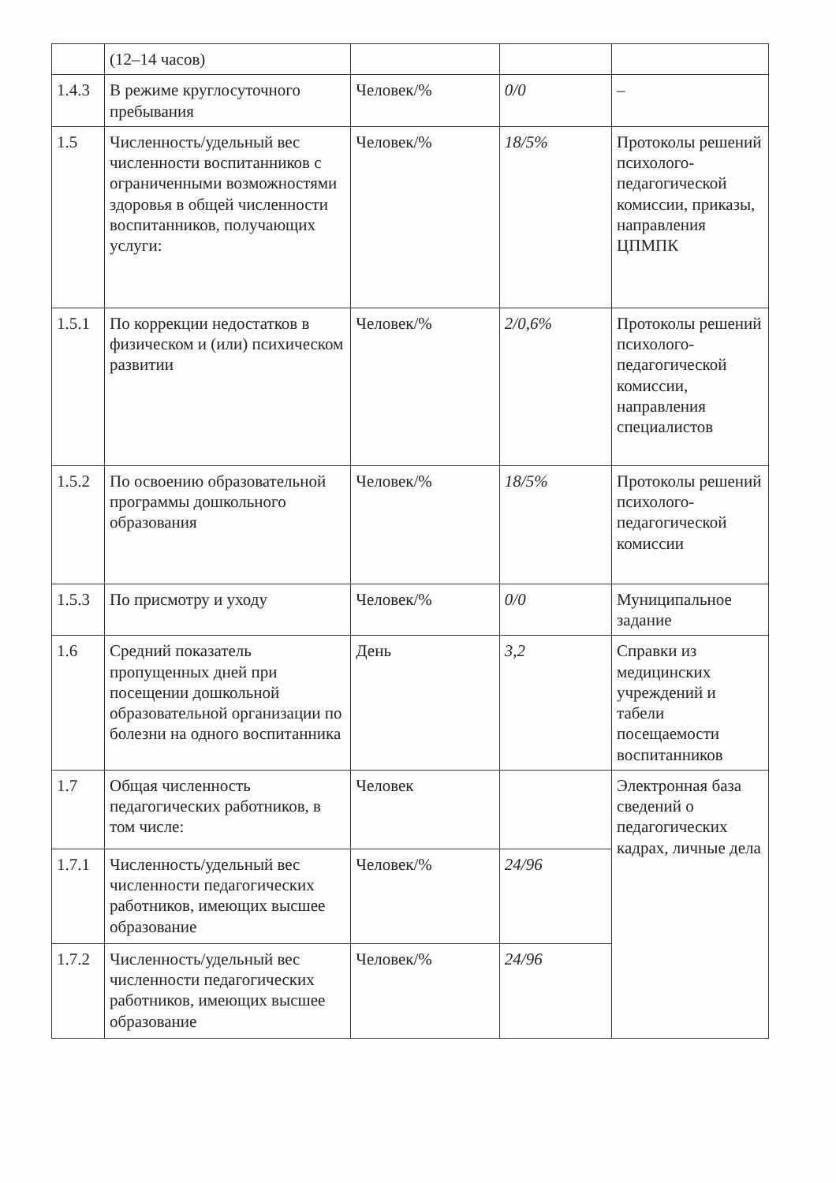| | (12–14 часов) | | | |
| 1.4.3 | В режиме круглосуточного пребывания | Человек/% | 0/0 | – |
| 1.5 | Численность/удельный вес численности воспитанников с ограниченными возможностями здоровья в общей численности воспитанников, получающих услуги: | Человек/% | 18/5% | Протоколы решений психолого-педагогической комиссии, приказы, направления ЦПМПК |
| 1.5.1 | По коррекции недостатков в физическом и (или) психическом развитии | Человек/% | 2/0,6% | Протоколы решений психолого-педагогической комиссии, направления специалистов |
| 1.5.2 | По освоению образовательной программы дошкольного образования | Человек/% | 18/5% | Протоколы решений психолого-педагогической комиссии |
| 1.5.3 | По присмотру и уходу | Человек/% | 0/0 | Муниципальное задание |
| 1.6 | Средний показатель пропущенных дней при посещении дошкольной образовательной организации по болезни на одного воспитанника | День | 3,2 | Справки из медицинских учреждений и табели посещаемости воспитанников |
| 1.7 | Общая численность педагогических работников, в том числе: | Человек | | Электронная база сведений о педагогических кадрах, личные дела |
| 1.7.1 | Численность/удельный вес численности педагогических работников, имеющих высшее образование | Человек/% | 24/96 | |
| 1.7.2 | Численность/удельный вес численности педагогических работников, имеющих высшее образование | Человек/% | 24/96 | |